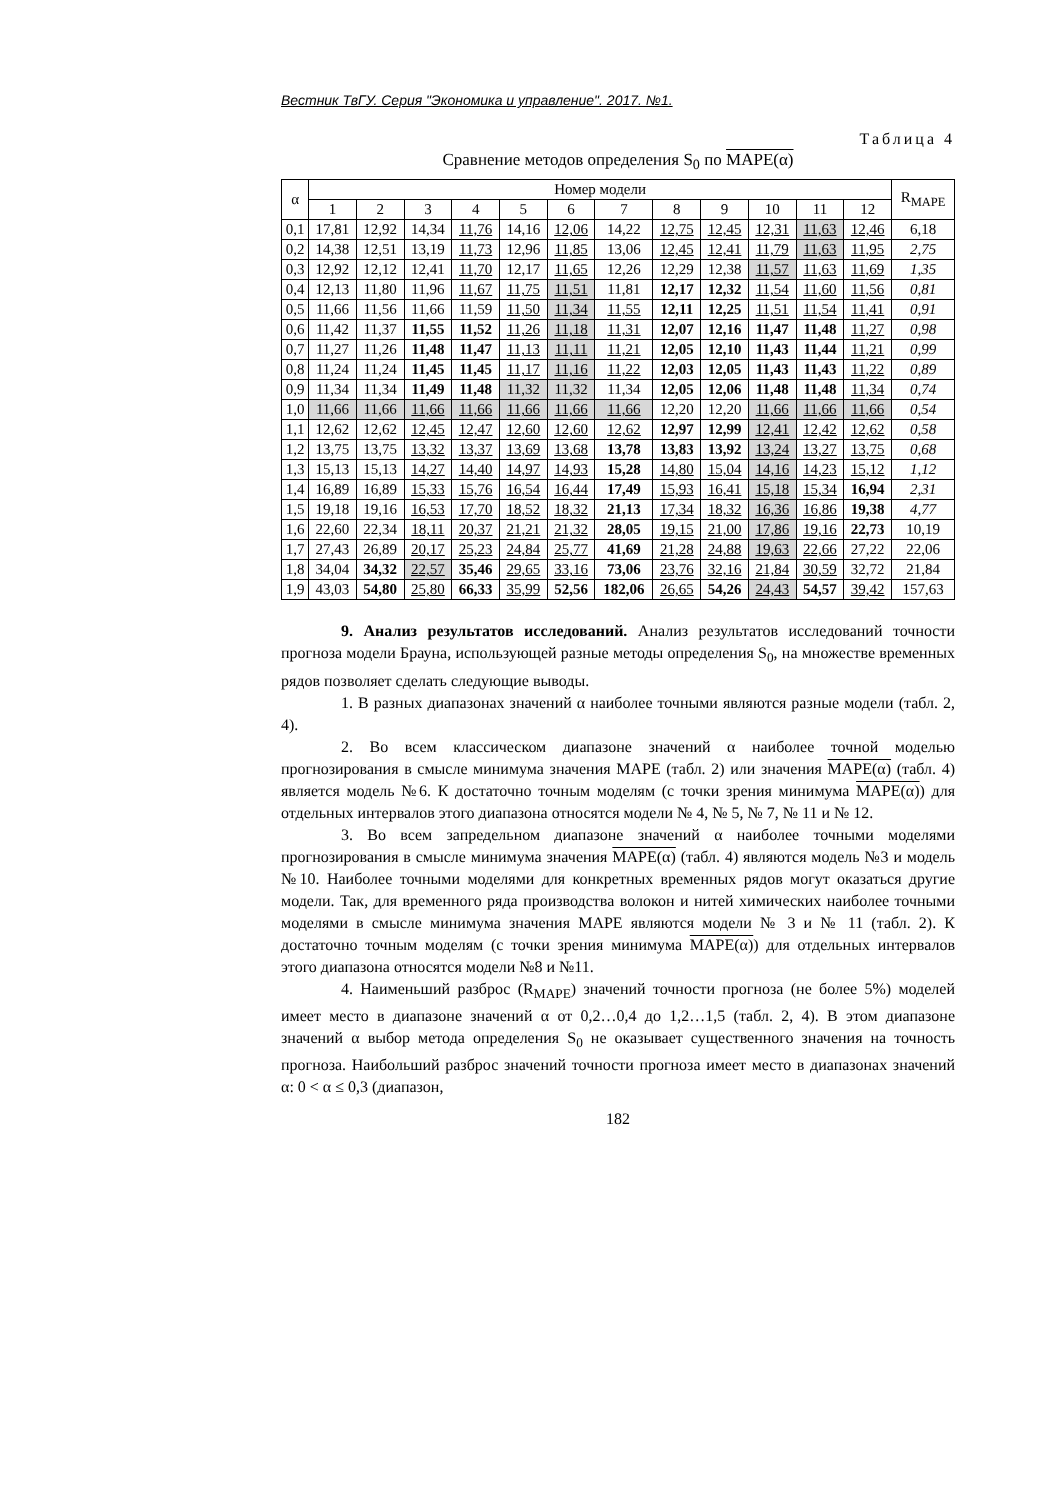Вестник ТвГУ. Серия "Экономика и управление". 2017. №1.
Таблица 4
Сравнение методов определения S<sub>0</sub> по MAPE(α)
| α | Номер модели | | | | | | | | | | | | R<sub>MAPE</sub> |
| --- | --- | --- | --- | --- | --- | --- | --- | --- | --- | --- | --- | --- | --- |
| | 1 | 2 | 3 | 4 | 5 | 6 | 7 | 8 | 9 | 10 | 11 | 12 | |
| 0,1 | 17,81 | 12,92 | 14,34 | 11,76 | 14,16 | 12,06 | 14,22 | 12,75 | 12,45 | 12,31 | 11,63 | 12,46 | 6,18 |
| 0,2 | 14,38 | 12,51 | 13,19 | 11,73 | 12,96 | 11,85 | 13,06 | 12,45 | 12,41 | 11,79 | 11,63 | 11,95 | 2,75 |
| 0,3 | 12,92 | 12,12 | 12,41 | 11,70 | 12,17 | 11,65 | 12,26 | 12,29 | 12,38 | 11,57 | 11,63 | 11,69 | 1,35 |
| 0,4 | 12,13 | 11,80 | 11,96 | 11,67 | 11,75 | 11,51 | 11,81 | 12,17 | 12,32 | 11,54 | 11,60 | 11,56 | 0,81 |
| 0,5 | 11,66 | 11,56 | 11,66 | 11,59 | 11,50 | 11,34 | 11,55 | 12,11 | 12,25 | 11,51 | 11,54 | 11,41 | 0,91 |
| 0,6 | 11,42 | 11,37 | 11,55 | 11,52 | 11,26 | 11,18 | 11,31 | 12,07 | 12,16 | 11,47 | 11,48 | 11,27 | 0,98 |
| 0,7 | 11,27 | 11,26 | 11,48 | 11,47 | 11,13 | 11,11 | 11,21 | 12,05 | 12,10 | 11,43 | 11,44 | 11,21 | 0,99 |
| 0,8 | 11,24 | 11,24 | 11,45 | 11,45 | 11,17 | 11,16 | 11,22 | 12,03 | 12,05 | 11,43 | 11,43 | 11,22 | 0,89 |
| 0,9 | 11,34 | 11,34 | 11,49 | 11,48 | 11,32 | 11,32 | 11,34 | 12,05 | 12,06 | 11,48 | 11,48 | 11,34 | 0,74 |
| 1,0 | 11,66 | 11,66 | 11,66 | 11,66 | 11,66 | 11,66 | 11,66 | 12,20 | 12,20 | 11,66 | 11,66 | 11,66 | 0,54 |
| 1,1 | 12,62 | 12,62 | 12,45 | 12,47 | 12,60 | 12,60 | 12,62 | 12,97 | 12,99 | 12,41 | 12,42 | 12,62 | 0,58 |
| 1,2 | 13,75 | 13,75 | 13,32 | 13,37 | 13,69 | 13,68 | 13,78 | 13,83 | 13,92 | 13,24 | 13,27 | 13,75 | 0,68 |
| 1,3 | 15,13 | 15,13 | 14,27 | 14,40 | 14,97 | 14,93 | 15,28 | 14,80 | 15,04 | 14,16 | 14,23 | 15,12 | 1,12 |
| 1,4 | 16,89 | 16,89 | 15,33 | 15,76 | 16,54 | 16,44 | 17,49 | 15,93 | 16,41 | 15,18 | 15,34 | 16,94 | 2,31 |
| 1,5 | 19,18 | 19,16 | 16,53 | 17,70 | 18,52 | 18,32 | 21,13 | 17,34 | 18,32 | 16,36 | 16,86 | 19,38 | 4,77 |
| 1,6 | 22,60 | 22,34 | 18,11 | 20,37 | 21,21 | 21,32 | 28,05 | 19,15 | 21,00 | 17,86 | 19,16 | 22,73 | 10,19 |
| 1,7 | 27,43 | 26,89 | 20,17 | 25,23 | 24,84 | 25,77 | 41,69 | 21,28 | 24,88 | 19,63 | 22,66 | 27,22 | 22,06 |
| 1,8 | 34,04 | 34,32 | 22,57 | 35,46 | 29,65 | 33,16 | 73,06 | 23,76 | 32,16 | 21,84 | 30,59 | 32,72 | 21,84 |
| 1,9 | 43,03 | 54,80 | 25,80 | 66,33 | 35,99 | 52,56 | 182,06 | 26,65 | 54,26 | 24,43 | 54,57 | 39,42 | 157,63 |
9. Анализ результатов исследований. Анализ результатов исследований точности прогноза модели Брауна, использующей разные методы определения S<sub>0</sub>, на множестве временных рядов позволяет сделать следующие выводы.
1. В разных диапазонах значений α наиболее точными являются разные модели (табл. 2, 4).
2. Во всем классическом диапазоне значений α наиболее точной моделью прогнозирования в смысле минимума значения MAPE (табл. 2) или значения MAPE(α) (табл. 4) является модель №6. К достаточно точным моделям (с точки зрения минимума MAPE(α)) для отдельных интервалов этого диапазона относятся модели № 4, № 5, № 7, № 11 и № 12.
3. Во всем запредельном диапазоне значений α наиболее точными моделями прогнозирования в смысле минимума значения MAPE(α) (табл. 4) являются модель №3 и модель №10. Наиболее точными моделями для конкретных временных рядов могут оказаться другие модели. Так, для временного ряда производства волокон и нитей химических наиболее точными моделями в смысле минимума значения MAPE являются модели № 3 и № 11 (табл. 2). К достаточно точным моделям (с точки зрения минимума MAPE(α)) для отдельных интервалов этого диапазона относятся модели №8 и №11.
4. Наименьший разброс (R<sub>MAPE</sub>) значений точности прогноза (не более 5%) моделей имеет место в диапазоне значений α от 0,2…0,4 до 1,2…1,5 (табл. 2, 4). В этом диапазоне значений α выбор метода определения S<sub>0</sub> не оказывает существенного значения на точность прогноза. Наибольший разброс значений точности прогноза имеет место в диапазонах значений α: 0 < α ≤ 0,3 (диапазон,
182